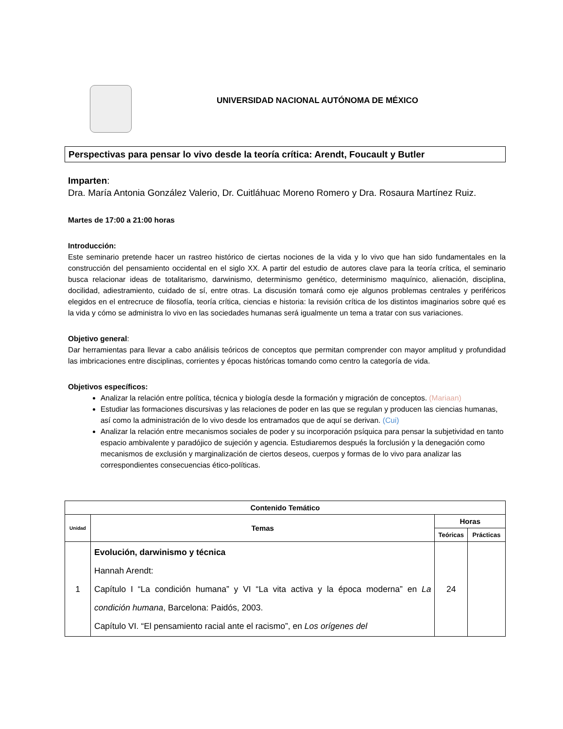UNIVERSIDAD NACIONAL AUTÓNOMA DE MÉXICO
Perspectivas para pensar lo vivo desde la teoría crítica: Arendt, Foucault y Butler
Imparten:
Dra. María Antonia González Valerio, Dr. Cuitláhuac Moreno Romero y Dra. Rosaura Martínez Ruiz.
Martes de 17:00 a 21:00 horas
Introducción:
Este seminario pretende hacer un rastreo histórico de ciertas nociones de la vida y lo vivo que han sido fundamentales en la construcción del pensamiento occidental en el siglo XX. A partir del estudio de autores clave para la teoría crítica, el seminario busca relacionar ideas de totalitarismo, darwinismo, determinismo genético, determinismo maquínico, alienación, disciplina, docilidad, adiestramiento, cuidado de sí, entre otras. La discusión tomará como eje algunos problemas centrales y periféricos elegidos en el entrecruce de filosofía, teoría crítica, ciencias e historia: la revisión crítica de los distintos imaginarios sobre qué es la vida y cómo se administra lo vivo en las sociedades humanas será igualmente un tema a tratar con sus variaciones.
Objetivo general:
Dar herramientas para llevar a cabo análisis teóricos de conceptos que permitan comprender con mayor amplitud y profundidad las imbricaciones entre disciplinas, corrientes y épocas históricas tomando como centro la categoría de vida.
Objetivos específicos:
Analizar la relación entre política, técnica y biología desde la formación y migración de conceptos. (Mariaan)
Estudiar las formaciones discursivas y las relaciones de poder en las que se regulan y producen las ciencias humanas, así como la administración de lo vivo desde los entramados que de aquí se derivan. (Cui)
Analizar la relación entre mecanismos sociales de poder y su incorporación psíquica para pensar la subjetividad en tanto espacio ambivalente y paradójico de sujeción y agencia. Estudiaremos después la forclusión y la denegación como mecanismos de exclusión y marginalización de ciertos deseos, cuerpos y formas de lo vivo para analizar las correspondientes consecuencias ético-políticas.
| Contenido Temático | | | |
| --- | --- | --- | --- |
| Unidad | Temas | Horas | |
| | | Teóricas | Prácticas |
| 1 | Evolución, darwinismo y técnica Hannah Arendt: Capítulo I “La condición humana” y VI “La vita activa y la época moderna” en La condición humana , Barcelona: Paidós, 2003. Capítulo VI. “El pensamiento racial ante el racismo”, en Los orígenes del | 24 | |